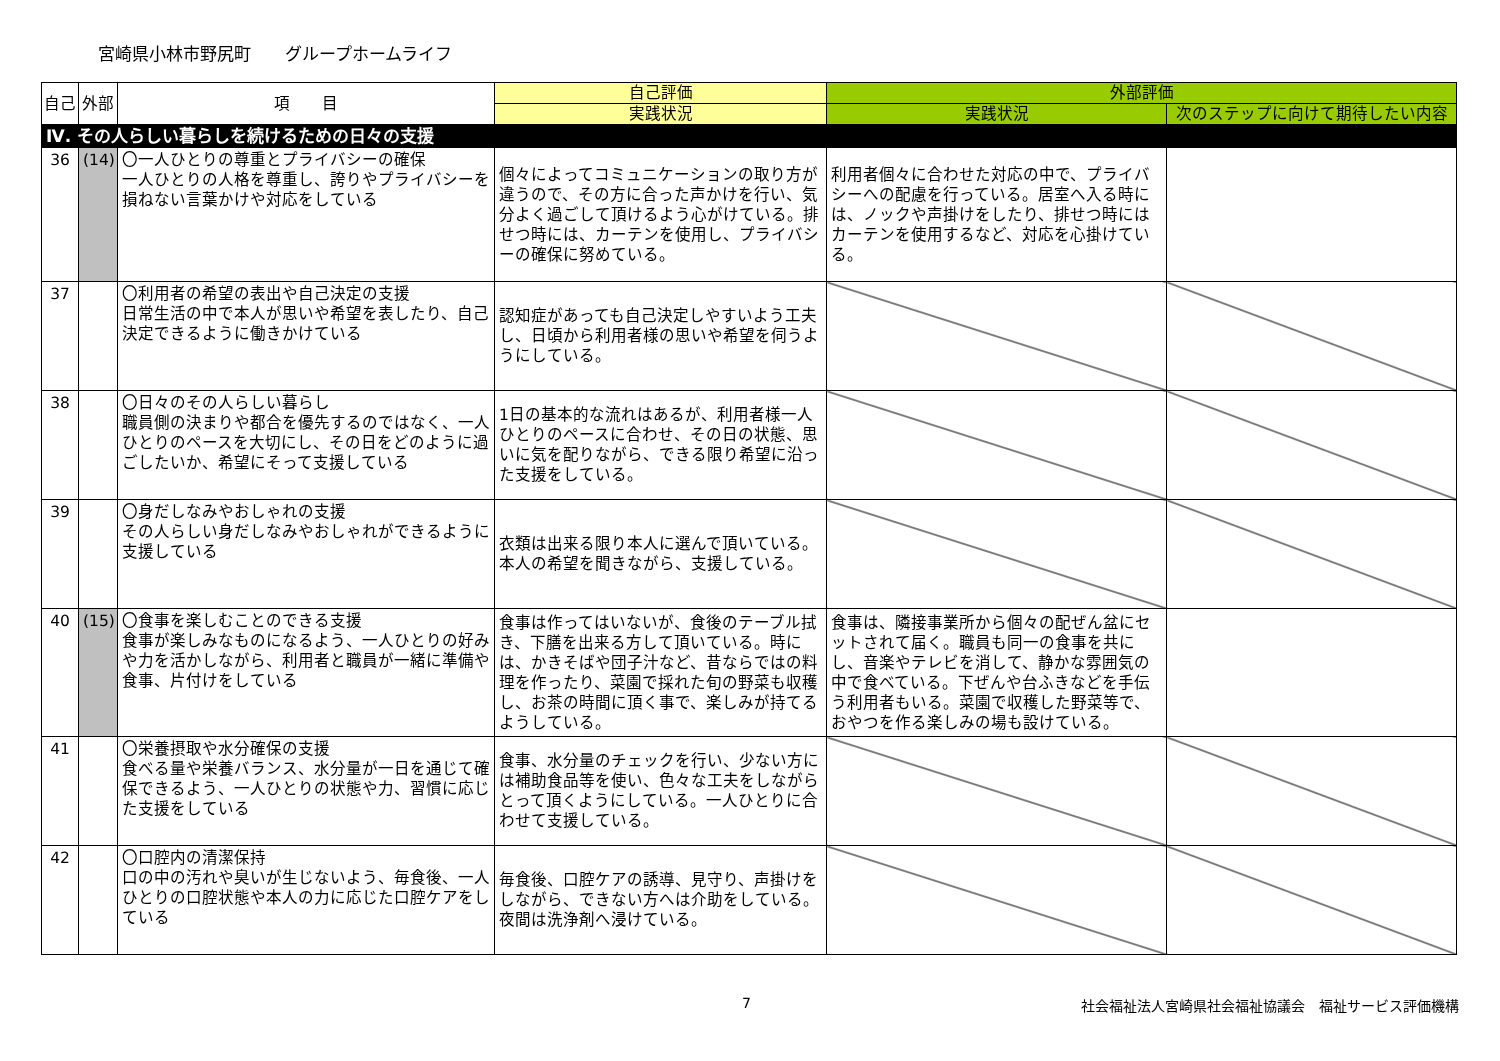宮崎県小林市野尻町　　グループホームライフ
| 自己 | 外部 | 項 目 | 自己評価 | 外部評価 | |
| --- | --- | --- | --- | --- | --- |
| | | | 実践状況 | 実践状況 | 次のステップに向けて期待したい内容 |
| Ⅳ. その人らしい暮らしを続けるための日々の支援 | | | | | |
| 36 | (14) | 〇一人ひとりの尊重とプライバシーの確保 一人ひとりの人格を尊重し、誇りやプライバシーを損ねない言葉かけや対応をしている | 個々によってコミュニケーションの取り方が違うので、その方に合った声かけを行い、気分よく過ごして頂けるよう心がけている。排せつ時には、カーテンを使用し、プライバシーの確保に努めている。 | 利用者個々に合わせた対応の中で、プライバシーへの配慮を行っている。居室へ入る時には、ノックや声掛けをしたり、排せつ時にはカーテンを使用するなど、対応を心掛けている。 | |
| 37 | | 〇利用者の希望の表出や自己決定の支援 日常生活の中で本人が思いや希望を表したり、自己決定できるように働きかけている | 認知症があっても自己決定しやすいよう工夫し、日頃から利用者様の思いや希望を伺うようにしている。 | | |
| 38 | | 〇日々のその人らしい暮らし 職員側の決まりや都合を優先するのではなく、一人ひとりのペースを大切にし、その日をどのように過ごしたいか、希望にそって支援している | 1日の基本的な流れはあるが、利用者様一人ひとりのペースに合わせ、その日の状態、思いに気を配りながら、できる限り希望に沿った支援をしている。 | | |
| 39 | | 〇身だしなみやおしゃれの支援 その人らしい身だしなみやおしゃれができるように支援している | 衣類は出来る限り本人に選んで頂いている。本人の希望を聞きながら、支援している。 | | |
| 40 | (15) | 〇食事を楽しむことのできる支援 食事が楽しみなものになるよう、一人ひとりの好みや力を活かしながら、利用者と職員が一緒に準備や食事、片付けをしている | 食事は作ってはいないが、食後のテーブル拭き、下膳を出来る方して頂いている。時には、かきそばや団子汁など、昔ならではの料理を作ったり、菜園で採れた旬の野菜も収穫し、お茶の時間に頂く事で、楽しみが持てるようしている。 | 食事は、隣接事業所から個々の配ぜん盆にセットされて届く。職員も同一の食事を共にし、音楽やテレビを消して、静かな雰囲気の中で食べている。下ぜんや台ふきなどを手伝う利用者もいる。菜園で収穫した野菜等で、おやつを作る楽しみの場も設けている。 | |
| 41 | | 〇栄養摂取や水分確保の支援 食べる量や栄養バランス、水分量が一日を通じて確保できるよう、一人ひとりの状態や力、習慣に応じた支援をしている | 食事、水分量のチェックを行い、少ない方には補助食品等を使い、色々な工夫をしながらとって頂くようにしている。一人ひとりに合わせて支援している。 | | |
| 42 | | 〇口腔内の清潔保持 口の中の汚れや臭いが生じないよう、毎食後、一人ひとりの口腔状態や本人の力に応じた口腔ケアをしている | 毎食後、口腔ケアの誘導、見守り、声掛けをしながら、できない方へは介助をしている。夜間は洗浄剤へ浸けている。 | | |
7 社会福祉法人宮崎県社会福祉協議会　福祉サービス評価機構